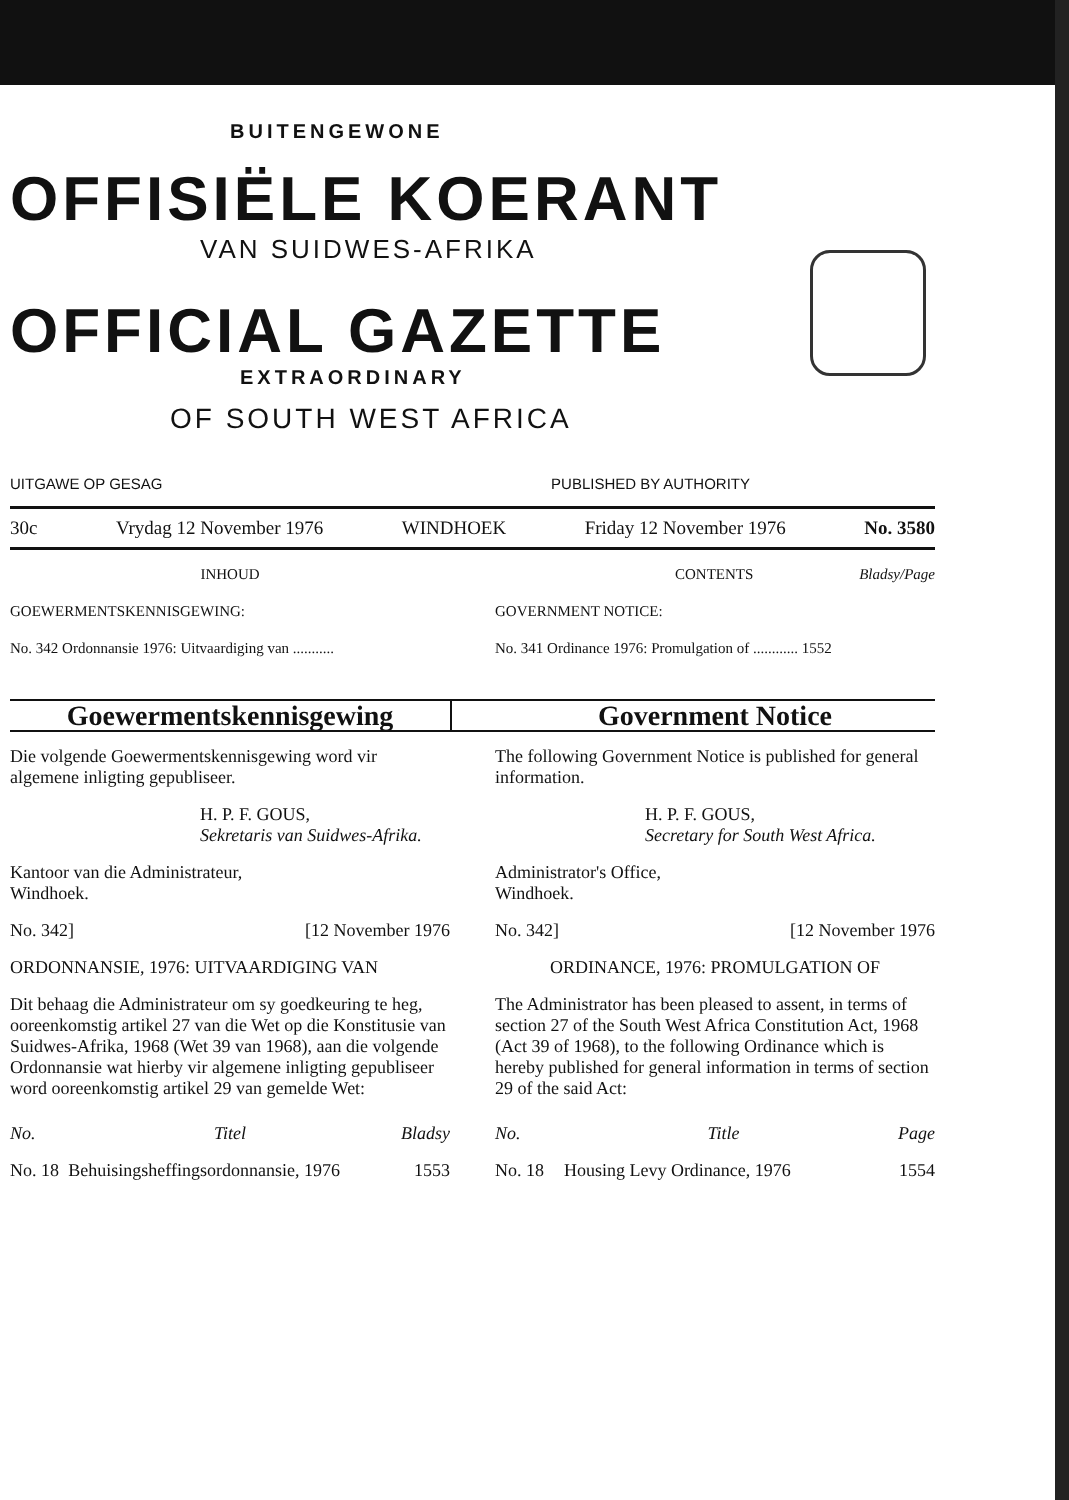BUITENGEWONE
OFFISIËLE KOERANT
VAN SUIDWES-AFRIKA
OFFICIAL GAZETTE
EXTRAORDINARY
OF SOUTH WEST AFRICA
UITGAWE OP GESAG PUBLISHED BY AUTHORITY
30c Vrydag 12 November 1976 WINDHOEK Friday 12 November 1976 No. 3580
INHOUD
GOEWERMENTSKENNISGEWING:
No. 342 Ordonnansie 1976: Uitvaardiging van ...........
CONTENTS Bladsy/Page
GOVERNMENT NOTICE:
No. 341 Ordinance 1976: Promulgation of ............ 1552
Goewermentskennisgewing Government Notice
Die volgende Goewermentskennisgewing word vir algemene inligting gepubliseer.
H. P. F. GOUS,
Sekretaris van Suidwes-Afrika.
Kantoor van die Administrateur,
Windhoek.
No. 342] [12 November 1976
ORDONNANSIE, 1976: UITVAARDIGING VAN
Dit behaag die Administrateur om sy goedkeuring te heg, ooreenkomstig artikel 27 van die Wet op die Konstitusie van Suidwes-Afrika, 1968 (Wet 39 van 1968), aan die volgende Ordonnansie wat hierby vir algemene inligting gepubliseer word ooreenkomstig artikel 29 van gemelde Wet:
| No. | Titel | Bladsy |
| --- | --- | --- |
| No. 18 | Behuisingsheffingsordonnansie, 1976 | 1553 |
The following Government Notice is published for general information.
H. P. F. GOUS,
Secretary for South West Africa.
Administrator's Office,
Windhoek.
No. 342] [12 November 1976
ORDINANCE, 1976: PROMULGATION OF
The Administrator has been pleased to assent, in terms of section 27 of the South West Africa Constitution Act, 1968 (Act 39 of 1968), to the following Ordinance which is hereby published for general information in terms of section 29 of the said Act:
| No. | Title | Page |
| --- | --- | --- |
| No. 18 | Housing Levy Ordinance, 1976 | 1554 |